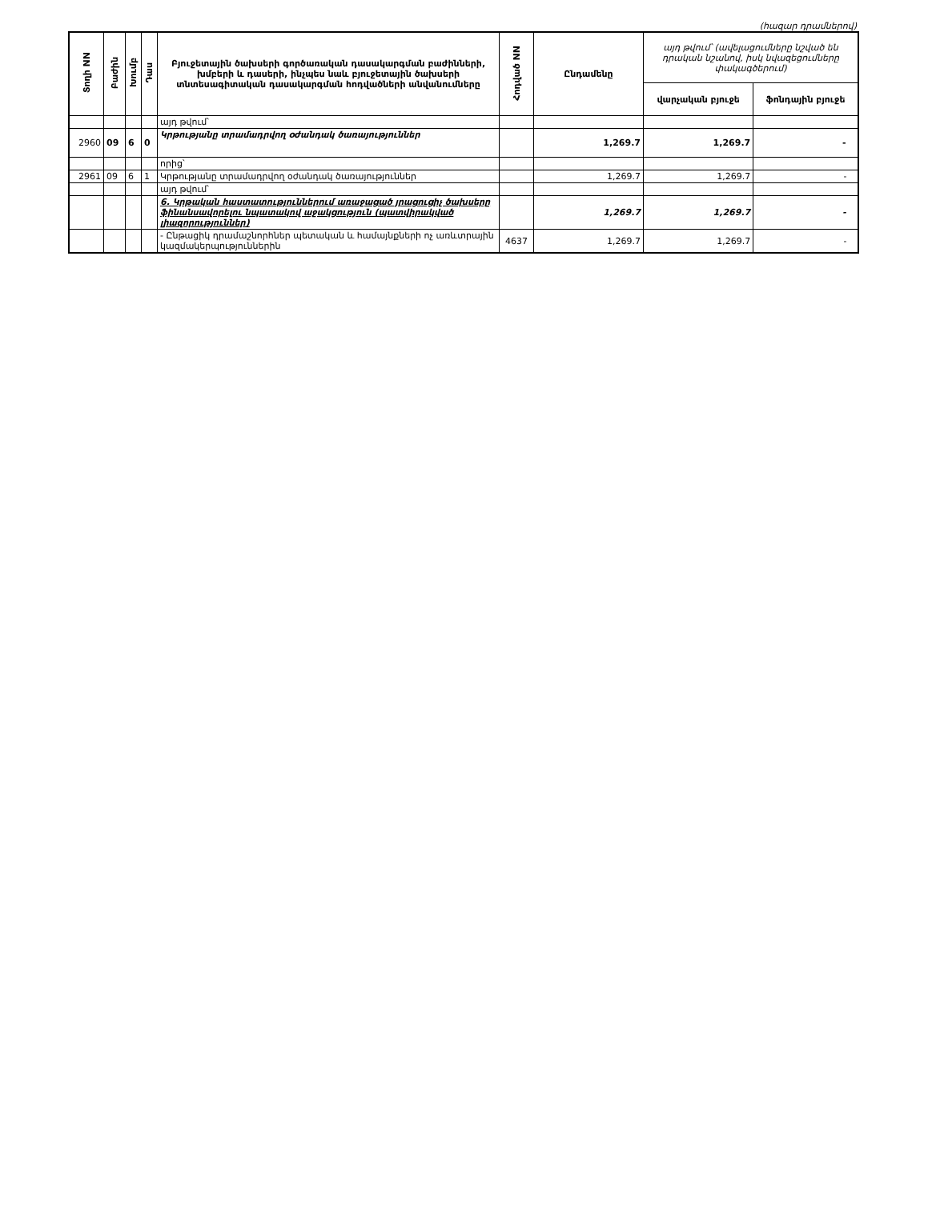(հազար դրամներով)
| Տողի NN | Բաժին | Խումբ | Դաս | Բյուջետային ծախսերի գործառական դասակարգման բաժինների, խմբերի և դասերի, ինչպես նաև բյուջետային ծախսերի տնտեսագիտական դասակարգման հոդվածների անվանումները | Հոդված NN | Ընդամենը | այդ թվում՝ (ավելացումները նշված են դրական նշանով, իսկ նվազեցումները փակագծերում) | |
| --- | --- | --- | --- | --- | --- | --- | --- | --- |
| | | | | | | | վարչական բյուջե | ֆոնդային բյուջե |
| | | | | այդ թվում՝ | | | | |
| 2960 | 09 | 6 | 0 | Կրթությանը տրամադրվող օժանդակ ծառայություններ | | 1,269.7 | 1,269.7 | - |
| | | | | որից՝ | | | | |
| 2961 | 09 | 6 | 1 | Կրթությանը տրամադրվող օժանդակ ծառայություններ | | 1,269.7 | 1,269.7 | - |
| | | | | այդ թվում՝ | | | | |
| | | | | 6. Կրթական հաստատություններում առաջացած յրացուցիչ ծախսերը ֆինանսավորելու նպատակով աջակցություն (պատվիրակված լիազորություններ) | | 1,269.7 | 1,269.7 | - |
| | | | | - Ընթացիկ դրամաշնորհներ պետական և համայնքների ոչ առևտրային կազմակերպություններին | 4637 | 1,269.7 | 1,269.7 | - |